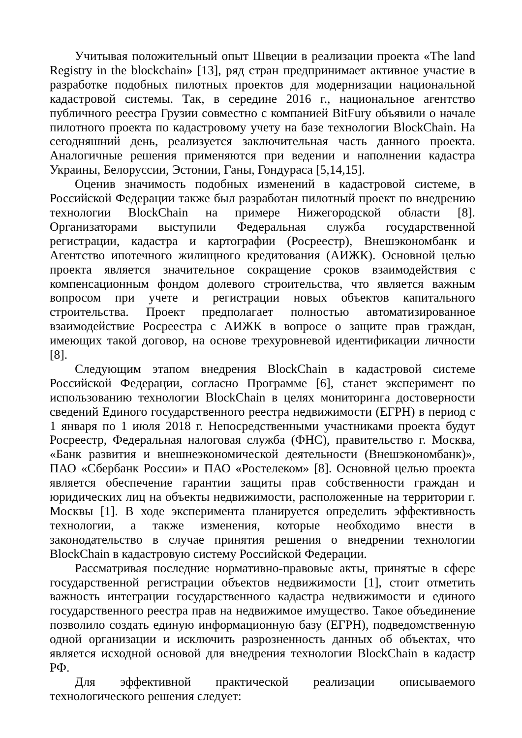Учитывая положительный опыт Швеции в реализации проекта «The land Registry in the blockchain» [13], ряд стран предпринимает активное участие в разработке подобных пилотных проектов для модернизации национальной кадастровой системы. Так, в середине 2016 г., национальное агентство публичного реестра Грузии совместно с компанией BitFury объявили о начале пилотного проекта по кадастровому учету на базе технологии BlockChain. На сегодняшний день, реализуется заключительная часть данного проекта. Аналогичные решения применяются при ведении и наполнении кадастра Украины, Белоруссии, Эстонии, Ганы, Гондураса [5,14,15].
Оценив значимость подобных изменений в кадастровой системе, в Российской Федерации также был разработан пилотный проект по внедрению технологии BlockChain на примере Нижегородской области [8]. Организаторами выступили Федеральная служба государственной регистрации, кадастра и картографии (Росреестр), Внешэкономбанк и Агентство ипотечного жилищного кредитования (АИЖК). Основной целью проекта является значительное сокращение сроков взаимодействия с компенсационным фондом долевого строительства, что является важным вопросом при учете и регистрации новых объектов капитального строительства. Проект предполагает полностью автоматизированное взаимодействие Росреестра с АИЖК в вопросе о защите прав граждан, имеющих такой договор, на основе трехуровневой идентификации личности [8].
Следующим этапом внедрения BlockChain в кадастровой системе Российской Федерации, согласно Программе [6], станет эксперимент по использованию технологии BlockChain в целях мониторинга достоверности сведений Единого государственного реестра недвижимости (ЕГРН) в период с 1 января по 1 июля 2018 г. Непосредственными участниками проекта будут Росреестр, Федеральная налоговая служба (ФНС), правительство г. Москва, «Банк развития и внешнеэкономической деятельности (Внешэкономбанк)», ПАО «Сбербанк России» и ПАО «Ростелеком» [8]. Основной целью проекта является обеспечение гарантии защиты прав собственности граждан и юридических лиц на объекты недвижимости, расположенные на территории г. Москвы [1]. В ходе эксперимента планируется определить эффективность технологии, а также изменения, которые необходимо внести в законодательство в случае принятия решения о внедрении технологии BlockChain в кадастровую систему Российской Федерации.
Рассматривая последние нормативно-правовые акты, принятые в сфере государственной регистрации объектов недвижимости [1], стоит отметить важность интеграции государственного кадастра недвижимости и единого государственного реестра прав на недвижимое имущество. Такое объединение позволило создать единую информационную базу (ЕГРН), подведомственную одной организации и исключить разрозненность данных об объектах, что является исходной основой для внедрения технологии BlockChain в кадастр РФ.
Для эффективной практической реализации описываемого технологического решения следует: